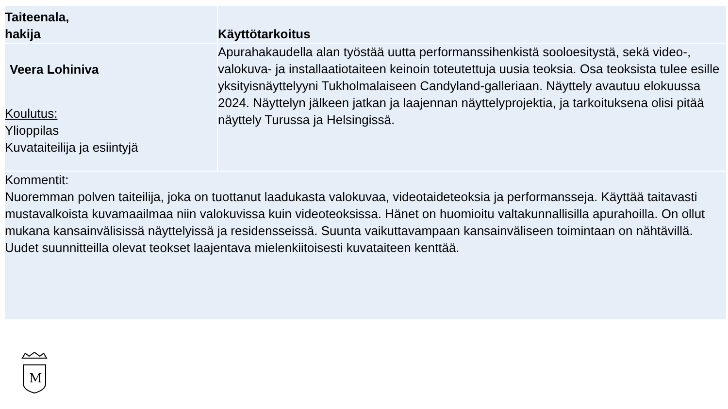| Taiteenala, hakija | Käyttötarkoitus |
| --- | --- |
| Veera Lohiniva Koulutus: Ylioppilas Kuvataiteilija ja esiintyjä | Apurahakaudella alan työstää uutta performanssihenkistä sooloesitystä, sekä video-, valokuva- ja installaatiotaiteen keinoin toteutettuja uusia teoksia. Osa teoksista tulee esille yksityisnäyttelyyni Tukholmalaiseen Candyland-galleriaan. Näyttely avautuu elokuussa 2024. Näyttelyn jälkeen jatkan ja laajennan näyttelyprojektia, ja tarkoituksena olisi pitää näyttely Turussa ja Helsingissä. |
| Kommentit: Nuoremman polven taiteilija, joka on tuottanut laadukasta valokuvaa, videotaideteoksia ja performansseja. Käyttää taitavasti mustavalkoista kuvamaailmaa niin valokuvissa kuin videoteoksissa. Hänet on huomioitu valtakunnallisilla apurahoilla. On ollut mukana kansainvälisissä näyttelyissä ja residensseissä. Suunta vaikuttavampaan kansainväliseen toimintaan on nähtävillä. Uudet suunnitteilla olevat teokset laajentava mielenkiitoisesti kuvataiteen kenttää. | |
M